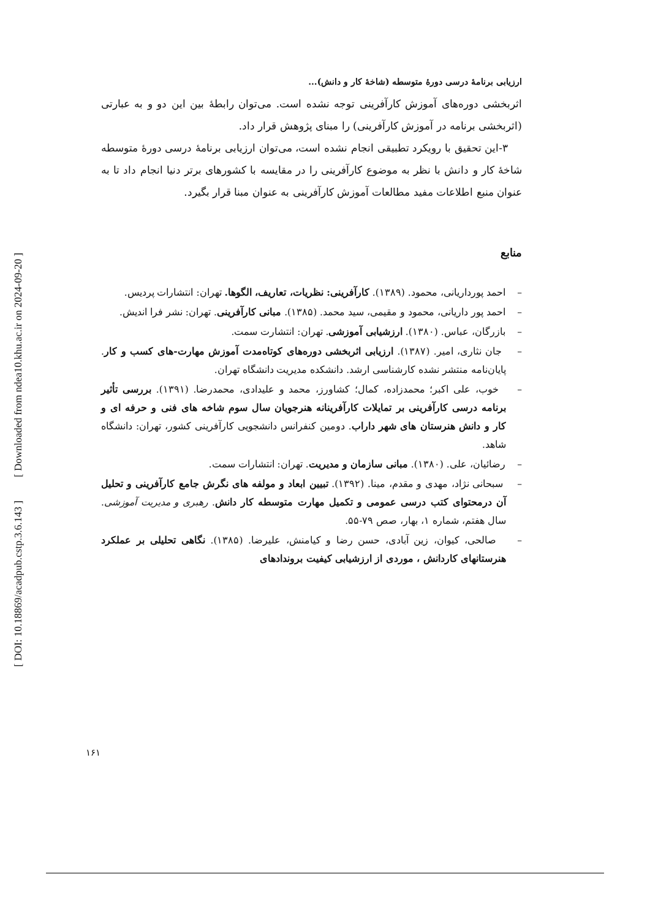[ DOI: 10.18869/acadpub.cstp.3.6.143 ] [ Downloaded from ndea10.khu.ac.ir on 2024-09-20 ]
ارزیابی برنامۀ درسی دورۀ متوسطه (شاخۀ کار و دانش)...
اثربخشی دوره‌های آموزش کارآفرینی توجه نشده است. می‌توان رابطۀ بین این دو و به عبارتی (اثربخشی برنامه در آموزش کارآفرینی) را مبنای پژوهش قرار داد.
۳-این تحقیق با رویکرد تطبیقی انجام نشده است، می‌توان ارزیابی برنامۀ درسی دورۀ متوسطه شاخۀ کار و دانش با نظر به موضوع کارآفرینی را در مقایسه با کشورهای برتر دنیا انجام داد تا به عنوان منبع اطلاعات مفید مطالعات آموزش کارآفرینی به عنوان مبنا قرار بگیرد.
منابع
– احمد پورداریانی، محمود. (۱۳۸۹). کارآفرینی: نظریات، تعاریف، الگوها. تهران: انتشارات پردیس.
– احمد پور داریانی، محمود و مقیمی، سید محمد. (۱۳۸۵). مبانی کارآفرینی. تهران: نشر فرا اندیش.
– بازرگان، عباس. (۱۳۸۰). ارزشیابی آموزشی. تهران: انتشارت سمت.
– جان نثاری، امیر. (۱۳۸۷). ارزیابی اثربخشی دوره‌های کوتاه‌مدت آموزش مهارت-های کسب و کار. پایان‌نامه منتشر نشده کارشناسی ارشد. دانشکده مدیریت دانشگاه تهران.
– خوب، علی اکبر؛ محمدزاده، کمال؛ کشاورز، محمد و علیدادی، محمدرضا. (۱۳۹۱). بررسی تأثیر برنامه درسی کارآفرینی بر تمایلات کارآفرینانه هنرجویان سال سوم شاخه های فنی و حرفه ای و کار و دانش هنرستان های شهر داراب. دومین کنفرانس دانشجویی کارآفرینی کشور، تهران: دانشگاه شاهد.
– رضائیان، علی. (۱۳۸۰). مبانی سازمان و مدیریت. تهران: انتشارات سمت.
– سبحانی نژاد، مهدی و مقدم، مینا. (۱۳۹۲). تبیین ابعاد و مولفه های نگرش جامع کارآفرینی و تحلیل آن درمحتوای کتب درسی عمومی و تکمیل مهارت متوسطه کار دانش. رهبری و مدیریت آموزشی. سال هفتم، شماره ۱، بهار، صص ۷۹-۵۵.
– صالحی، کیوان، زین آبادی، حسن رضا و کیامنش، علیرضا. (۱۳۸۵). نگاهی تحلیلی بر عملکرد هنرستانهای کاردانش ، موردی از ارزشیابی کیفیت برونداد‌های
۱۶۱